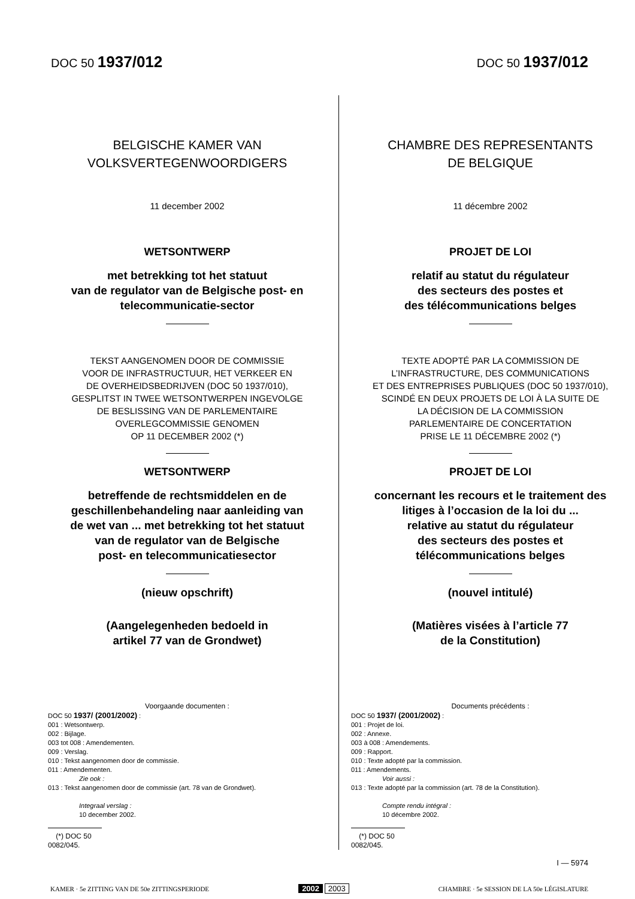DOC 50 1937/012
DOC 50 1937/012
BELGISCHE KAMER VAN
VOLKSVERTEGENWOORDIGERS
11 december 2002
WETSONTWERP
met betrekking tot het statuut
van de regulator van de Belgische post- en
telecommunicatie-sector
TEKST AANGENOMEN DOOR DE COMMISSIE
VOOR DE INFRASTRUCTUUR, HET VERKEER EN
DE OVERHEIDSBEDRIJVEN (DOC 50 1937/010),
GESPLITST IN TWEE WETSONTWERPEN INGEVOLGE
DE BESLISSING VAN DE PARLEMENTAIRE
OVERLEGCOMMISSIE GENOMEN
OP 11 DECEMBER 2002 (*)
WETSONTWERP
betreffende de rechtsmiddelen en de
geschillenbehandeling naar aanleiding van
de wet van ... met betrekking tot het statuut
van de regulator van de Belgische
post- en telecommunicatiesector
(nieuw opschrift)
(Aangelegenheden bedoeld in
artikel 77 van de Grondwet)
Voorgaande documenten :
DOC 50 1937/ (2001/2002) :
001 : Wetsontwerp.
002 : Bijlage.
003 tot 008 : Amendementen.
009 : Verslag.
010 : Tekst aangenomen door de commissie.
011 : Amendementen.
Zie ook :
013 : Tekst aangenomen door de commissie (art. 78 van de Grondwet).
Integraal verslag :
10 december 2002.
(*) DOC 50 0082/045.
CHAMBRE DES REPRESENTANTS
DE BELGIQUE
11 décembre 2002
PROJET DE LOI
relatif au statut du régulateur
des secteurs des postes et
des télécommunications belges
TEXTE ADOPTÉ PAR LA COMMISSION DE
L’INFRASTRUCTURE, DES COMMUNICATIONS
ET DES ENTREPRISES PUBLIQUES (DOC 50 1937/010),
SCINDÉ EN DEUX PROJETS DE LOI À LA SUITE DE
LA DÉCISION DE LA COMMISSION
PARLEMENTAIRE DE CONCERTATION
PRISE LE 11 DÉCEMBRE 2002 (*)
PROJET DE LOI
concernant les recours et le traitement des
litiges à l’occasion de la loi du ...
relative au statut du régulateur
des secteurs des postes et
télécommunications belges
(nouvel intitulé)
(Matières visées à l’article 77
de la Constitution)
Documents précédents :
DOC 50 1937/ (2001/2002) :
001 : Projet de loi.
002 : Annexe.
003 à 008 : Amendements.
009 : Rapport.
010 : Texte adopté par la commission.
011 : Amendements.
Voir aussi :
013 : Texte adopté par la commission (art. 78 de la Constitution).
Compte rendu intégral :
10 décembre 2002.
(*) DOC 50 0082/045.
I — 5974
KAMER · 5e ZITTING VAN DE 50e ZITTINGSPERIODE
2002 2003
CHAMBRE · 5e SESSION DE LA 50e LÉGISLATURE